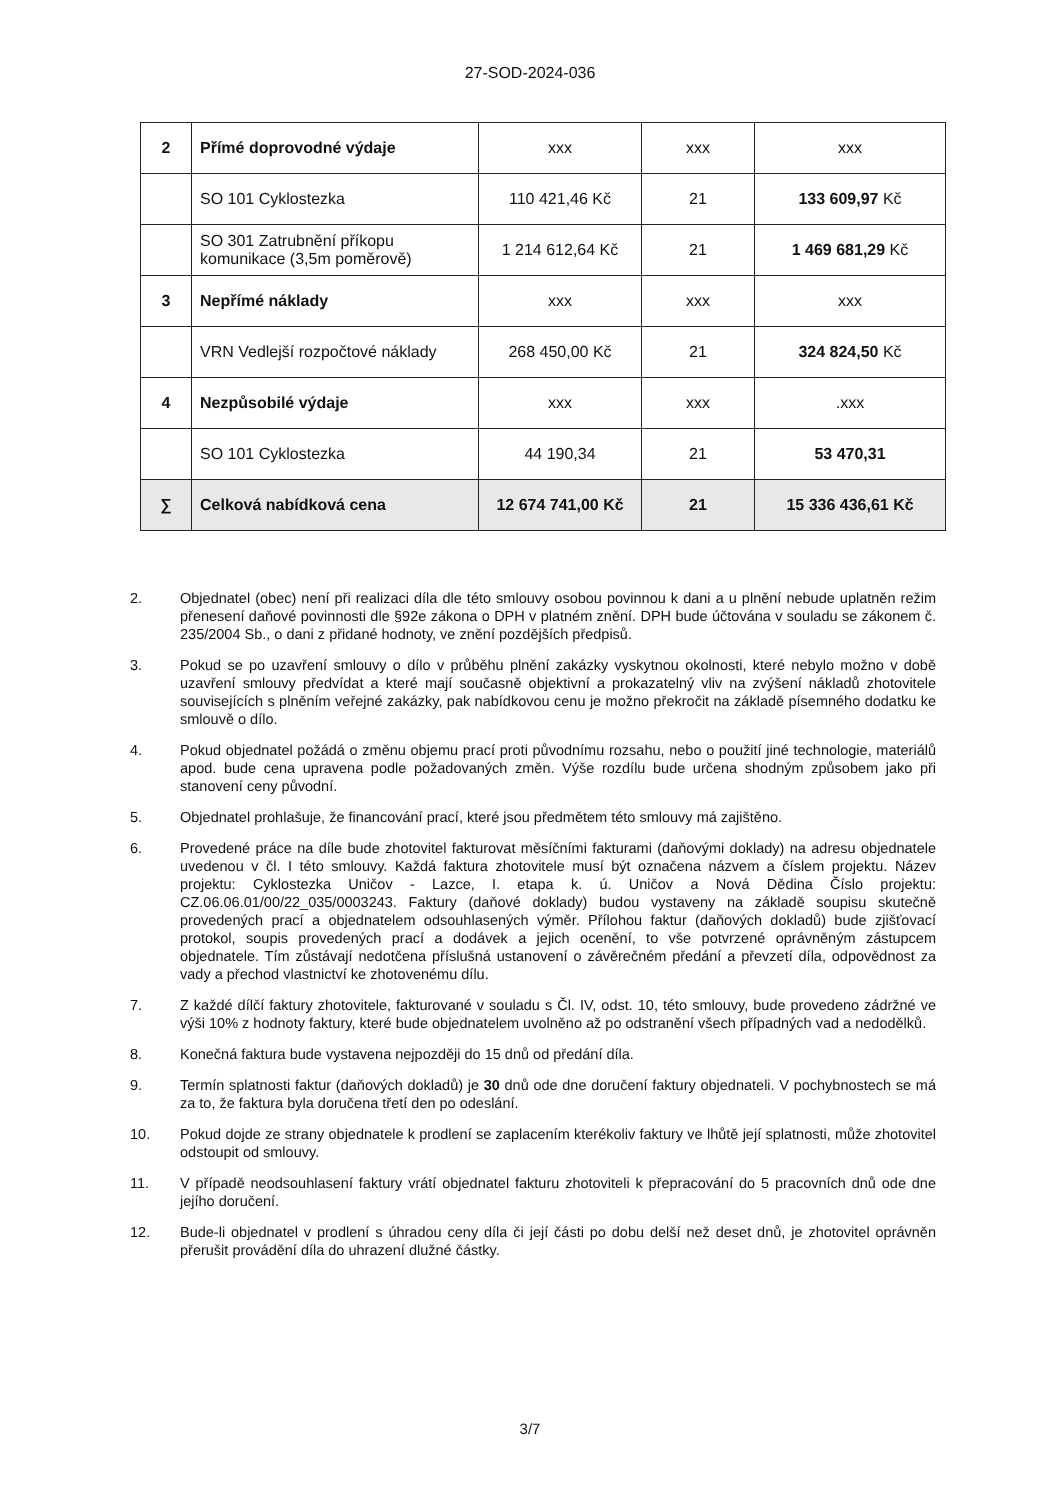27-SOD-2024-036
| 2 | Přímé doprovodné výdaje | xxx | xxx | xxx |
| | SO 101 Cyklostezka | 110 421,46 Kč | 21 | 133 609,97 Kč |
| | SO 301 Zatrubnění příkopu komunikace (3,5m poměrově) | 1 214 612,64 Kč | 21 | 1 469 681,29 Kč |
| 3 | Nepřímé náklady | xxx | xxx | xxx |
| | VRN Vedlejší rozpočtové náklady | 268 450,00 Kč | 21 | 324 824,50 Kč |
| 4 | Nezpůsobilé výdaje | xxx | xxx | .xxx |
| | SO 101 Cyklostezka | 44 190,34 | 21 | 53 470,31 |
| ∑ | Celková nabídková cena | 12 674 741,00 Kč | 21 | 15 336 436,61 Kč |
2. Objednatel (obec) není při realizaci díla dle této smlouvy osobou povinnou k dani a u plnění nebude uplatněn režim přenesení daňové povinnosti dle §92e zákona o DPH v platném znění. DPH bude účtována v souladu se zákonem č. 235/2004 Sb., o dani z přidané hodnoty, ve znění pozdějších předpisů.
3. Pokud se po uzavření smlouvy o dílo v průběhu plnění zakázky vyskytnou okolnosti, které nebylo možno v době uzavření smlouvy předvídat a které mají současně objektivní a prokazatelný vliv na zvýšení nákladů zhotovitele souvisejících s plněním veřejné zakázky, pak nabídkovou cenu je možno překročit na základě písemného dodatku ke smlouvě o dílo.
4. Pokud objednatel požádá o změnu objemu prací proti původnímu rozsahu, nebo o použití jiné technologie, materiálů apod. bude cena upravena podle požadovaných změn. Výše rozdílu bude určena shodným způsobem jako při stanovení ceny původní.
5. Objednatel prohlašuje, že financování prací, které jsou předmětem této smlouvy má zajištěno.
6. Provedené práce na díle bude zhotovitel fakturovat měsíčními fakturami (daňovými doklady) na adresu objednatele uvedenou v čl. I této smlouvy. Každá faktura zhotovitele musí být označena názvem a číslem projektu. Název projektu: Cyklostezka Uničov - Lazce, I. etapa k. ú. Uničov a Nová Dědina Číslo projektu: CZ.06.06.01/00/22_035/0003243. Faktury (daňové doklady) budou vystaveny na základě soupisu skutečně provedených prací a objednatelem odsouhlasených výměr. Přílohou faktur (daňových dokladů) bude zjišťovací protokol, soupis provedených prací a dodávek a jejich ocenění, to vše potvrzené oprávněným zástupcem objednatele. Tím zůstávají nedotčena příslušná ustanovení o závěrečném předání a převzetí díla, odpovědnost za vady a přechod vlastnictví ke zhotovenému dílu.
7. Z každé dílčí faktury zhotovitele, fakturované v souladu s Čl. IV, odst. 10, této smlouvy, bude provedeno zádržné ve výši 10% z hodnoty faktury, které bude objednatelem uvolněno až po odstranění všech případných vad a nedodělků.
8. Konečná faktura bude vystavena nejpozději do 15 dnů od předání díla.
9. Termín splatnosti faktur (daňových dokladů) je 30 dnů ode dne doručení faktury objednateli. V pochybnostech se má za to, že faktura byla doručena třetí den po odeslání.
10. Pokud dojde ze strany objednatele k prodlení se zaplacením kterékoliv faktury ve lhůtě její splatnosti, může zhotovitel odstoupit od smlouvy.
11. V případě neodsouhlasení faktury vrátí objednatel fakturu zhotoviteli k přepracování do 5 pracovních dnů ode dne jejího doručení.
12. Bude-li objednatel v prodlení s úhradou ceny díla či její části po dobu delší než deset dnů, je zhotovitel oprávněn přerušit provádění díla do uhrazení dlužné částky.
3/7